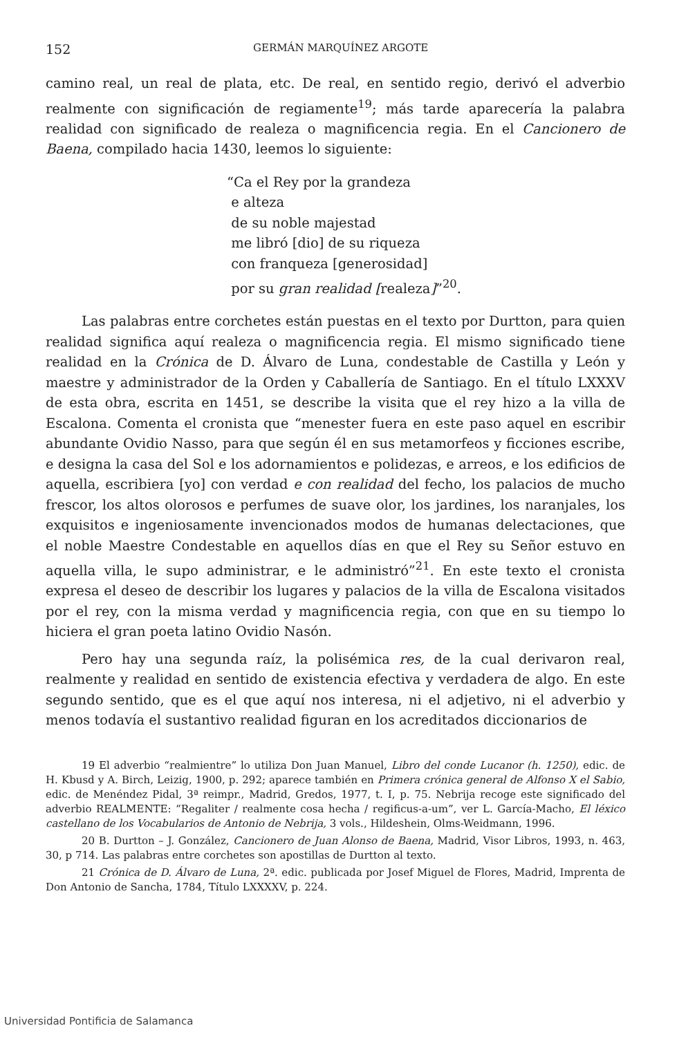152 GERMÁN MARQUÍNEZ ARGOTE
camino real, un real de plata, etc. De real, en sentido regio, derivó el adverbio realmente con significación de regiamente<sup>19</sup>; más tarde aparecería la palabra realidad con significado de realeza o magnificencia regia. En el Cancionero de Baena, compilado hacia 1430, leemos lo siguiente:
“Ca el Rey por la grandeza
e alteza
de su noble majestad
me libró [dio] de su riqueza
con franqueza [generosidad]
por su gran realidad [realeza]”<sup>20</sup>.
Las palabras entre corchetes están puestas en el texto por Durtton, para quien realidad significa aquí realeza o magnificencia regia. El mismo significado tiene realidad en la Crónica de D. Álvaro de Luna, condestable de Castilla y León y maestre y administrador de la Orden y Caballería de Santiago. En el título LXXXV de esta obra, escrita en 1451, se describe la visita que el rey hizo a la villa de Escalona. Comenta el cronista que “menester fuera en este paso aquel en escribir abundante Ovidio Nasso, para que según él en sus metamorfeos y ficciones escribe, e designa la casa del Sol e los adornamientos e polidezas, e arreos, e los edificios de aquella, escribiera [yo] con verdad e con realidad del fecho, los palacios de mucho frescor, los altos olorosos e perfumes de suave olor, los jardines, los naranjales, los exquisitos e ingeniosamente invencionados modos de humanas delectaciones, que el noble Maestre Condestable en aquellos días en que el Rey su Señor estuvo en aquella villa, le supo administrar, e le administró”<sup>21</sup>. En este texto el cronista expresa el deseo de describir los lugares y palacios de la villa de Escalona visitados por el rey, con la misma verdad y magnificencia regia, con que en su tiempo lo hiciera el gran poeta latino Ovidio Nasón.
Pero hay una segunda raíz, la polisémica res, de la cual derivaron real, realmente y realidad en sentido de existencia efectiva y verdadera de algo. En este segundo sentido, que es el que aquí nos interesa, ni el adjetivo, ni el adverbio y menos todavía el sustantivo realidad figuran en los acreditados diccionarios de
19 El adverbio “realmientre” lo utiliza Don Juan Manuel, Libro del conde Lucanor (h. 1250), edic. de H. Kbusd y A. Birch, Leizig, 1900, p. 292; aparece también en Primera crónica general de Alfonso X el Sabio, edic. de Menéndez Pidal, 3ª reimpr., Madrid, Gredos, 1977, t. I, p. 75. Nebrija recoge este significado del adverbio REALMENTE: “Regaliter / realmente cosa hecha / regificus-a-um”, ver L. García-Macho, El léxico castellano de los Vocabularios de Antonio de Nebrija, 3 vols., Hildeshein, Olms-Weidmann, 1996.
20 B. Durtton – J. González, Cancionero de Juan Alonso de Baena, Madrid, Visor Libros, 1993, n. 463, 30, p 714. Las palabras entre corchetes son apostillas de Durtton al texto.
21 Crónica de D. Álvaro de Luna, 2ª. edic. publicada por Josef Miguel de Flores, Madrid, Imprenta de Don Antonio de Sancha, 1784, Título LXXXXV, p. 224.
Universidad Pontificia de Salamanca